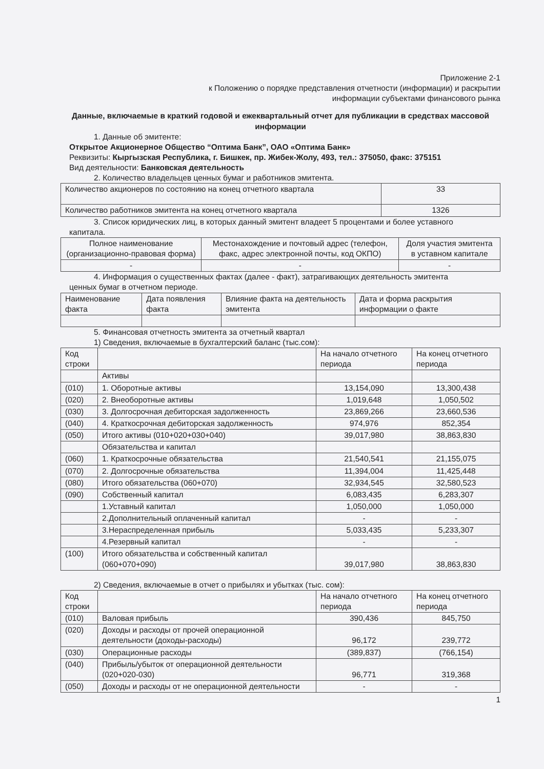Приложение 2-1
к Положению о порядке представления отчетности (информации) и раскрытии
информации субъектами финансового рынка
Данные, включаемые в краткий годовой и ежеквартальный отчет для публикации в средствах массовой информации
1. Данные об эмитенте:
Открытое Акционерное Общество “Оптима Банк”, ОАО «Оптима Банк»
Реквизиты: Кыргызская Республика, г. Бишкек, пр. Жибек-Жолу, 493, тел.: 375050, факс: 375151
Вид деятельности: Банковская деятельность
2. Количество владельцев ценных бумаг и работников эмитента.
| Количество акционеров по состоянию на конец отчетного квартала | 33 |
| Количество работников эмитента на конец отчетного квартала | 1326 |
3. Список юридических лиц, в которых данный эмитент владеет 5 процентами и более уставного
капитала.
| Полное наименование (организационно-правовая форма) | Местонахождение и почтовый адрес (телефон, факс, адрес электронной почты, код ОКПО) | Доля участия эмитента в уставном капитале |
| - | - | - |
4. Информация о существенных фактах (далее - факт), затрагивающих деятельность эмитента
ценных бумаг в отчетном периоде.
| Наименование факта | Дата появления факта | Влияние факта на деятельность эмитента | Дата и форма раскрытия информации о факте |
5. Финансовая отчетность эмитента за отчетный квартал
1) Сведения, включаемые в бухгалтерский баланс (тыс.сом):
| Код строки | | На начало отчетного периода | На конец отчетного периода |
| --- | --- | --- | --- |
| | Активы | | |
| (010) | 1. Оборотные активы | 13,154,090 | 13,300,438 |
| (020) | 2. Внеоборотные активы | 1,019,648 | 1,050,502 |
| (030) | 3. Долгосрочная дебиторская задолженность | 23,869,266 | 23,660,536 |
| (040) | 4. Краткосрочная дебиторская задолженность | 974,976 | 852,354 |
| (050) | Итого активы (010+020+030+040) | 39,017,980 | 38,863,830 |
| | Обязательства и капитал | | |
| (060) | 1. Краткосрочные обязательства | 21,540,541 | 21,155,075 |
| (070) | 2. Долгосрочные обязательства | 11,394,004 | 11,425,448 |
| (080) | Итого обязательства (060+070) | 32,934,545 | 32,580,523 |
| (090) | Собственный капитал | 6,083,435 | 6,283,307 |
| | 1.Уставный капитал | 1,050,000 | 1,050,000 |
| | 2.Дополнительный оплаченный капитал | - | - |
| | 3.Нераспределенная прибыль | 5,033,435 | 5,233,307 |
| | 4.Резервный капитал | - | - |
| (100) | Итого обязательства и собственный капитал (060+070+090) | 39,017,980 | 38,863,830 |
2) Сведения, включаемые в отчет о прибылях и убытках (тыс. сом):
| Код строки | | На начало отчетного периода | На конец отчетного периода |
| --- | --- | --- | --- |
| (010) | Валовая прибыль | 390,436 | 845,750 |
| (020) | Доходы и расходы от прочей операционной деятельности (доходы-расходы) | 96,172 | 239,772 |
| (030) | Операционные расходы | (389,837) | (766,154) |
| (040) | Прибыль/убыток от операционной деятельности (020+020-030) | 96,771 | 319,368 |
| (050) | Доходы и расходы от не операционной деятельности | - | - |
1